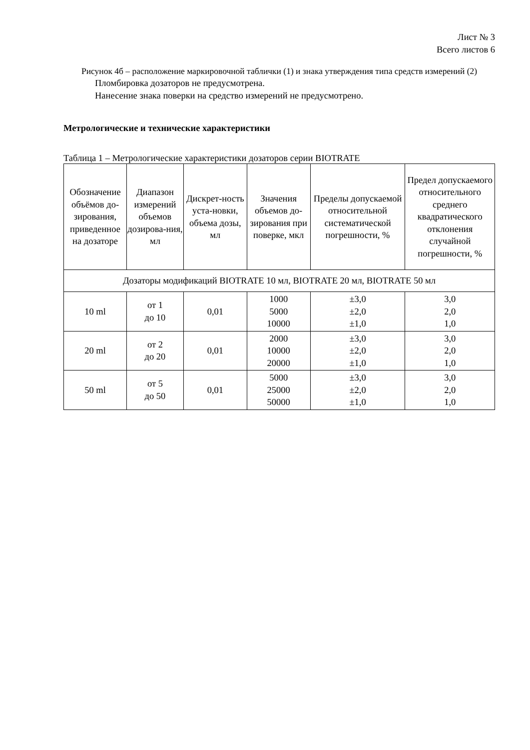Лист № 3
Всего листов 6
Рисунок 4б – расположение маркировочной таблички (1) и знака утверждения типа средств измерений (2)
Пломбировка дозаторов не предусмотрена.
Нанесение знака поверки на средство измерений не предусмотрено.
Метрологические и технические характеристики
Таблица 1 – Метрологические характеристики дозаторов серии BIOTRATE
| Обозначение объёмов до-зирования, приведенное на дозаторе | Диапазон измерений объемов дозирова-ния, мл | Дискрет-ность уста-новки, объема дозы, мл | Значения объемов до-зирования при поверке, мкл | Пределы допускаемой относительной систематической погрешности, % | Предел допускаемого относительного среднего квадратического отклонения случайной погрешности, % |
| --- | --- | --- | --- | --- | --- |
| Дозаторы модификаций BIOTRATE 10 мл, BIOTRATE 20 мл, BIOTRATE 50 мл | | | | | |
| 10 ml | от 1 до 10 | 0,01 | 1000 5000 10000 | ±3,0 ±2,0 ±1,0 | 3,0 2,0 1,0 |
| 20 ml | от 2 до 20 | 0,01 | 2000 10000 20000 | ±3,0 ±2,0 ±1,0 | 3,0 2,0 1,0 |
| 50 ml | от 5 до 50 | 0,01 | 5000 25000 50000 | ±3,0 ±2,0 ±1,0 | 3,0 2,0 1,0 |